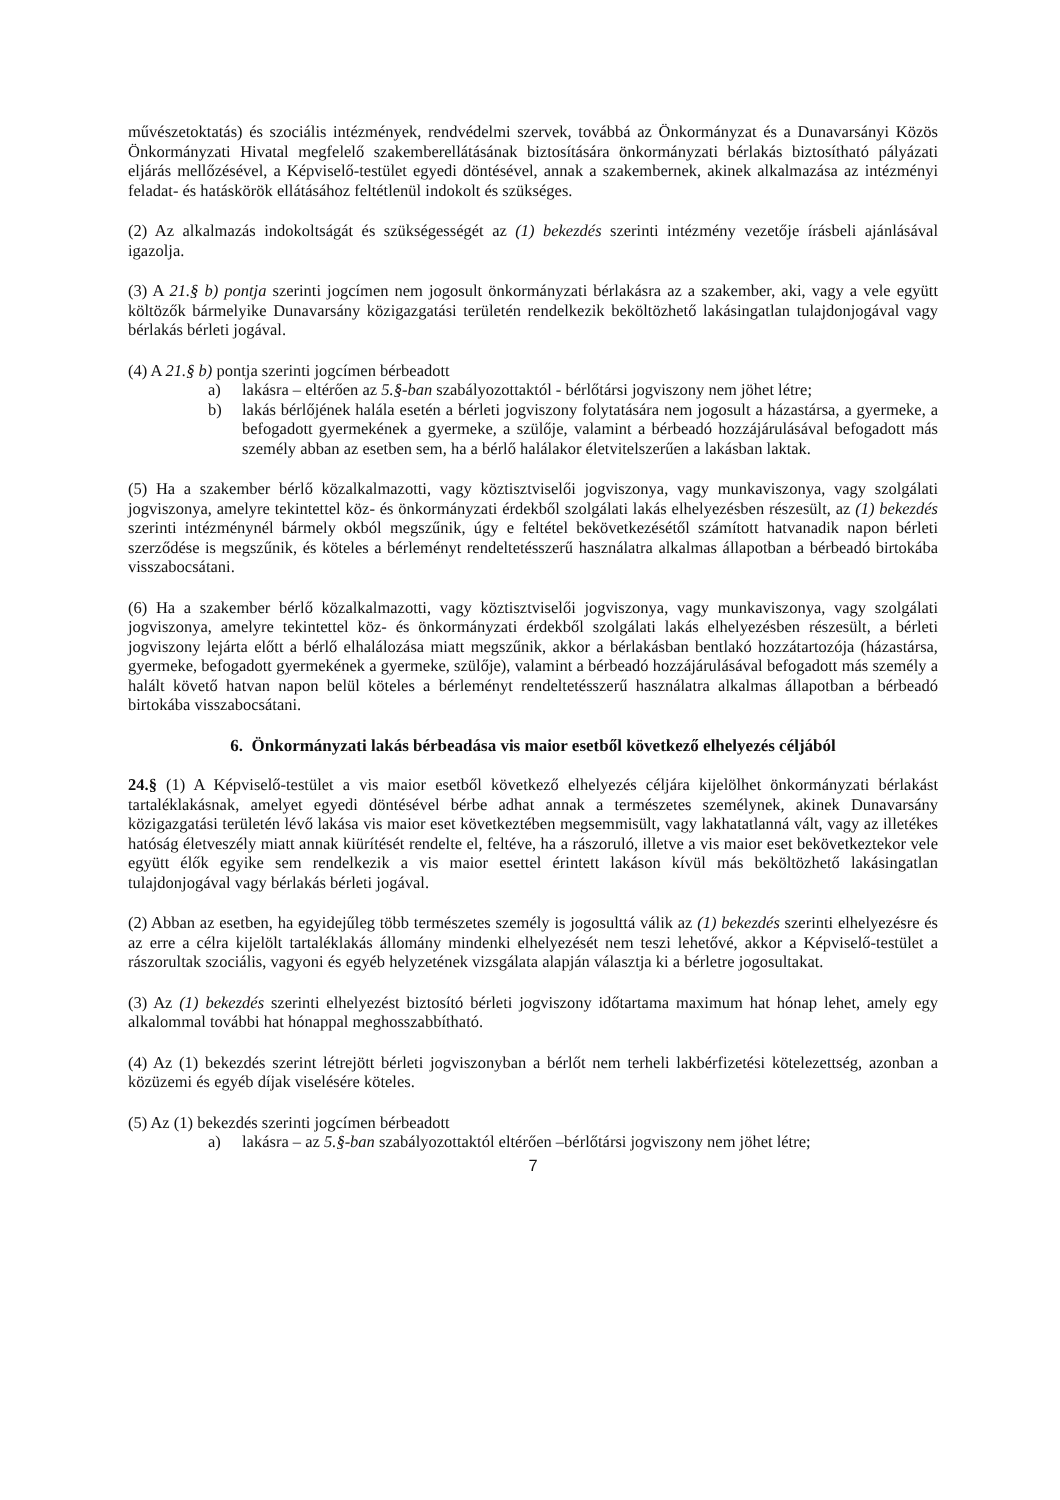művészetoktatás) és szociális intézmények, rendvédelmi szervek, továbbá az Önkormányzat és a Dunavarsányi Közös Önkormányzati Hivatal megfelelő szakemberellátásának biztosítására önkormányzati bérlakás biztosítható pályázati eljárás mellőzésével, a Képviselő-testület egyedi döntésével, annak a szakembernek, akinek alkalmazása az intézményi feladat- és hatáskörök ellátásához feltétlenül indokolt és szükséges.
(2) Az alkalmazás indokoltságát és szükségességét az (1) bekezdés szerinti intézmény vezetője írásbeli ajánlásával igazolja.
(3) A 21.§ b) pontja szerinti jogcímen nem jogosult önkormányzati bérlakásra az a szakember, aki, vagy a vele együtt költözők bármelyike Dunavarsány közigazgatási területén rendelkezik beköltözhető lakásingatlan tulajdonjogával vagy bérlakás bérleti jogával.
(4) A 21.§ b) pontja szerinti jogcímen bérbeadott
a) lakásra – eltérően az 5.§-ban szabályozottaktól - bérlőtársi jogviszony nem jöhet létre;
b) lakás bérlőjének halála esetén a bérleti jogviszony folytatására nem jogosult a házastársa, a gyermeke, a befogadott gyermekének a gyermeke, a szülője, valamint a bérbeadó hozzájárulásával befogadott más személy abban az esetben sem, ha a bérlő halálakor életvitelszerűen a lakásban laktak.
(5) Ha a szakember bérlő közalkalmazotti, vagy köztisztviselői jogviszonya, vagy munkaviszonya, vagy szolgálati jogviszonya, amelyre tekintettel köz- és önkormányzati érdekből szolgálati lakás elhelyezésben részesült, az (1) bekezdés szerinti intézménynél bármely okból megszűnik, úgy e feltétel bekövetkezésétől számított hatvanadik napon bérleti szerződése is megszűnik, és köteles a bérleményt rendeltetésszerű használatra alkalmas állapotban a bérbeadó birtokába visszabocsátani.
(6) Ha a szakember bérlő közalkalmazotti, vagy köztisztviselői jogviszonya, vagy munkaviszonya, vagy szolgálati jogviszonya, amelyre tekintettel köz- és önkormányzati érdekből szolgálati lakás elhelyezésben részesült, a bérleti jogviszony lejárta előtt a bérlő elhalálozása miatt megszűnik, akkor a bérlakásban bentlakó hozzátartozója (házastársa, gyermeke, befogadott gyermekének a gyermeke, szülője), valamint a bérbeadó hozzájárulásával befogadott más személy a halált követő hatvan napon belül köteles a bérleményt rendeltetésszerű használatra alkalmas állapotban a bérbeadó birtokába visszabocsátani.
6. Önkormányzati lakás bérbeadása vis maior esetből következő elhelyezés céljából
24.§ (1) A Képviselő-testület a vis maior esetből következő elhelyezés céljára kijelölhet önkormányzati bérlakást tartaléklakásnak, amelyet egyedi döntésével bérbe adhat annak a természetes személynek, akinek Dunavarsány közigazgatási területén lévő lakása vis maior eset következtében megsemmisült, vagy lakhatatlanná vált, vagy az illetékes hatóság életveszély miatt annak kiürítését rendelte el, feltéve, ha a rászoruló, illetve a vis maior eset bekövetkeztekor vele együtt élők egyike sem rendelkezik a vis maior esettel érintett lakáson kívül más beköltözhető lakásingatlan tulajdonjogával vagy bérlakás bérleti jogával.
(2) Abban az esetben, ha egyidejűleg több természetes személy is jogosulttá válik az (1) bekezdés szerinti elhelyezésre és az erre a célra kijelölt tartaléklakás állomány mindenki elhelyezését nem teszi lehetővé, akkor a Képviselő-testület a rászorultak szociális, vagyoni és egyéb helyzetének vizsgálata alapján választja ki a bérletre jogosultakat.
(3) Az (1) bekezdés szerinti elhelyezést biztosító bérleti jogviszony időtartama maximum hat hónap lehet, amely egy alkalommal további hat hónappal meghosszabbítható.
(4) Az (1) bekezdés szerint létrejött bérleti jogviszonyban a bérlőt nem terheli lakbérfizetési kötelezettség, azonban a közüzemi és egyéb díjak viselésére köteles.
(5) Az (1) bekezdés szerinti jogcímen bérbeadott
a) lakásra – az 5.§-ban szabályozottaktól eltérően –bérlőtársi jogviszony nem jöhet létre;
7